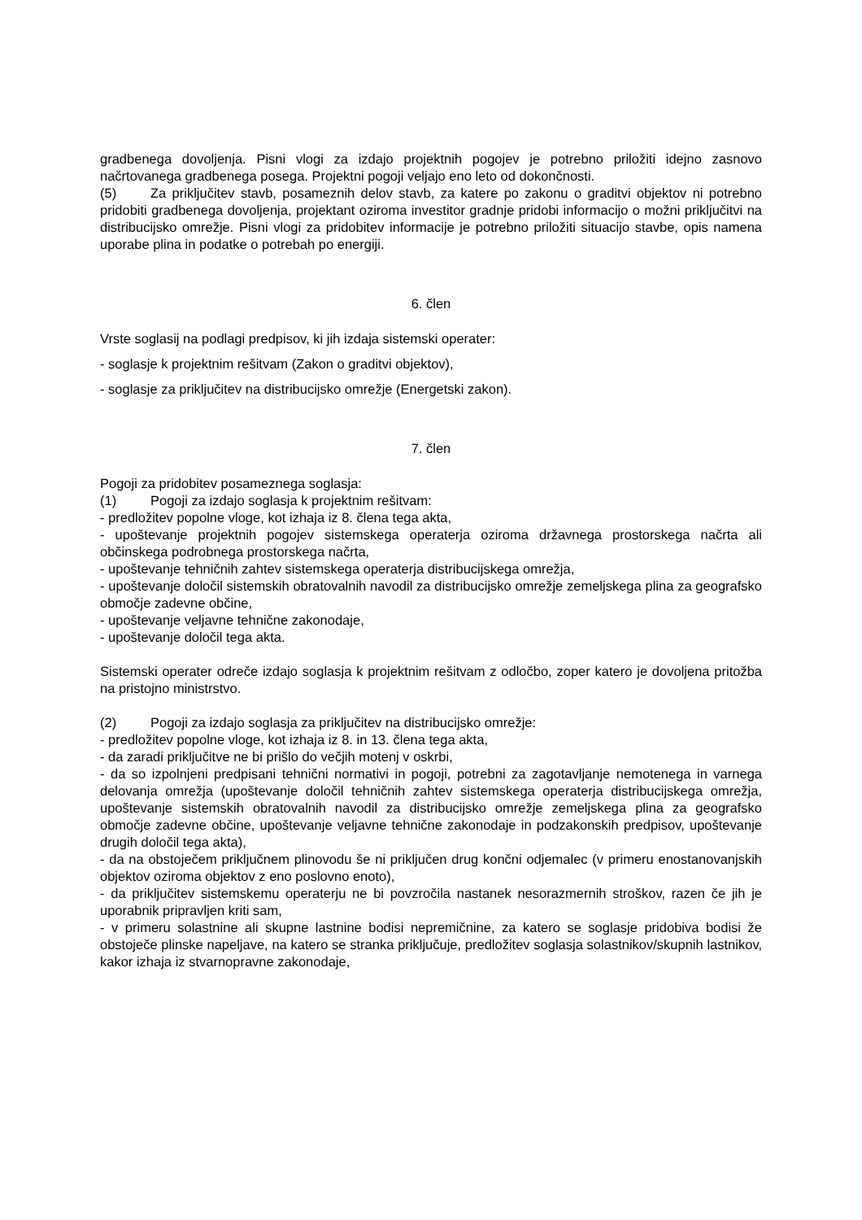gradbenega dovoljenja. Pisni vlogi za izdajo projektnih pogojev je potrebno priložiti idejno zasnovo načrtovanega gradbenega posega. Projektni pogoji veljajo eno leto od dokončnosti.
(5) Za priključitev stavb, posameznih delov stavb, za katere po zakonu o graditvi objektov ni potrebno pridobiti gradbenega dovoljenja, projektant oziroma investitor gradnje pridobi informacijo o možni priključitvi na distribucijsko omrežje. Pisni vlogi za pridobitev informacije je potrebno priložiti situacijo stavbe, opis namena uporabe plina in podatke o potrebah po energiji.
6. člen
Vrste soglasij na podlagi predpisov, ki jih izdaja sistemski operater:
- soglasje k projektnim rešitvam (Zakon o graditvi objektov),
- soglasje za priključitev na distribucijsko omrežje (Energetski zakon).
7. člen
Pogoji za pridobitev posameznega soglasja:
(1) Pogoji za izdajo soglasja k projektnim rešitvam:
- predložitev popolne vloge, kot izhaja iz 8. člena tega akta,
- upoštevanje projektnih pogojev sistemskega operaterja oziroma državnega prostorskega načrta ali občinskega podrobnega prostorskega načrta,
- upoštevanje tehničnih zahtev sistemskega operaterja distribucijskega omrežja,
- upoštevanje določil sistemskih obratovalnih navodil za distribucijsko omrežje zemeljskega plina za geografsko območje zadevne občine,
- upoštevanje veljavne tehnične zakonodaje,
- upoštevanje določil tega akta.
Sistemski operater odreče izdajo soglasja k projektnim rešitvam z odločbo, zoper katero je dovoljena pritožba na pristojno ministrstvo.
(2) Pogoji za izdajo soglasja za priključitev na distribucijsko omrežje:
- predložitev popolne vloge, kot izhaja iz 8. in 13. člena tega akta,
- da zaradi priključitve ne bi prišlo do večjih motenj v oskrbi,
- da so izpolnjeni predpisani tehnični normativi in pogoji, potrebni za zagotavljanje nemotenega in varnega delovanja omrežja (upoštevanje določil tehničnih zahtev sistemskega operaterja distribucijskega omrežja, upoštevanje sistemskih obratovalnih navodil za distribucijsko omrežje zemeljskega plina za geografsko območje zadevne občine, upoštevanje veljavne tehnične zakonodaje in podzakonskih predpisov, upoštevanje drugih določil tega akta),
- da na obstoječem priključnem plinovodu še ni priključen drug končni odjemalec (v primeru enostanovanjskih objektov oziroma objektov z eno poslovno enoto),
- da priključitev sistemskemu operaterju ne bi povzročila nastanek nesorazmernih stroškov, razen če jih je uporabnik pripravljen kriti sam,
- v primeru solastnine ali skupne lastnine bodisi nepremičnine, za katero se soglasje pridobiva bodisi že obstoječe plinske napeljave, na katero se stranka priključuje, predložitev soglasja solastnikov/skupnih lastnikov, kakor izhaja iz stvarnopravne zakonodaje,